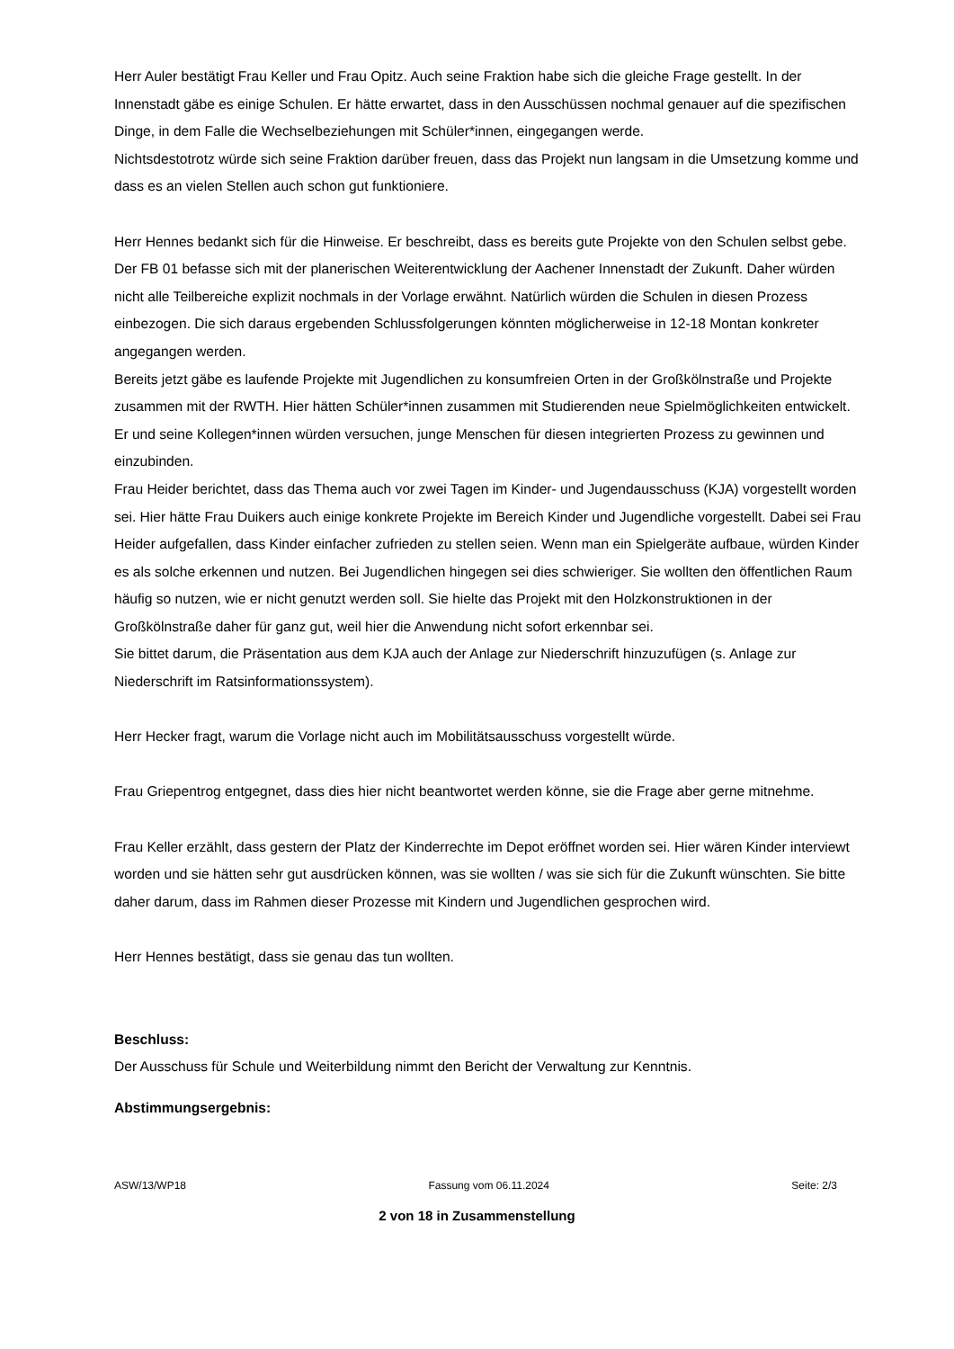Herr Auler bestätigt Frau Keller und Frau Opitz. Auch seine Fraktion habe sich die gleiche Frage gestellt. In der Innenstadt gäbe es einige Schulen. Er hätte erwartet, dass in den Ausschüssen nochmal genauer auf die spezifischen Dinge, in dem Falle die Wechselbeziehungen mit Schüler*innen, eingegangen werde.
Nichtsdestotrotz würde sich seine Fraktion darüber freuen, dass das Projekt nun langsam in die Umsetzung komme und dass es an vielen Stellen auch schon gut funktioniere.
Herr Hennes bedankt sich für die Hinweise. Er beschreibt, dass es bereits gute Projekte von den Schulen selbst gebe. Der FB 01 befasse sich mit der planerischen Weiterentwicklung der Aachener Innenstadt der Zukunft. Daher würden nicht alle Teilbereiche explizit nochmals in der Vorlage erwähnt. Natürlich würden die Schulen in diesen Prozess einbezogen. Die sich daraus ergebenden Schlussfolgerungen könnten möglicherweise in 12-18 Montan konkreter angegangen werden.
Bereits jetzt gäbe es laufende Projekte mit Jugendlichen zu konsumfreien Orten in der Großkölnstraße und Projekte zusammen mit der RWTH. Hier hätten Schüler*innen zusammen mit Studierenden neue Spielmöglichkeiten entwickelt. Er und seine Kollegen*innen würden versuchen, junge Menschen für diesen integrierten Prozess zu gewinnen und einzubinden.
Frau Heider berichtet, dass das Thema auch vor zwei Tagen im Kinder- und Jugendausschuss (KJA) vorgestellt worden sei. Hier hätte Frau Duikers auch einige konkrete Projekte im Bereich Kinder und Jugendliche vorgestellt. Dabei sei Frau Heider aufgefallen, dass Kinder einfacher zufrieden zu stellen seien. Wenn man ein Spielgeräte aufbaue, würden Kinder es als solche erkennen und nutzen. Bei Jugendlichen hingegen sei dies schwieriger. Sie wollten den öffentlichen Raum häufig so nutzen, wie er nicht genutzt werden soll. Sie hielte das Projekt mit den Holzkonstruktionen in der Großkölnstraße daher für ganz gut, weil hier die Anwendung nicht sofort erkennbar sei.
Sie bittet darum, die Präsentation aus dem KJA auch der Anlage zur Niederschrift hinzuzufügen (s. Anlage zur Niederschrift im Ratsinformationssystem).
Herr Hecker fragt, warum die Vorlage nicht auch im Mobilitätsausschuss vorgestellt würde.
Frau Griepentrog entgegnet, dass dies hier nicht beantwortet werden könne, sie die Frage aber gerne mitnehme.
Frau Keller erzählt, dass gestern der Platz der Kinderrechte im Depot eröffnet worden sei. Hier wären Kinder interviewt worden und sie hätten sehr gut ausdrücken können, was sie wollten / was sie sich für die Zukunft wünschten. Sie bitte daher darum, dass im Rahmen dieser Prozesse mit Kindern und Jugendlichen gesprochen wird.
Herr Hennes bestätigt, dass sie genau das tun wollten.
Beschluss:
Der Ausschuss für Schule und Weiterbildung nimmt den Bericht der Verwaltung zur Kenntnis.
Abstimmungsergebnis:
ASW/13/WP18 Fassung vom 06.11.2024 Seite: 2/3
2 von 18 in Zusammenstellung